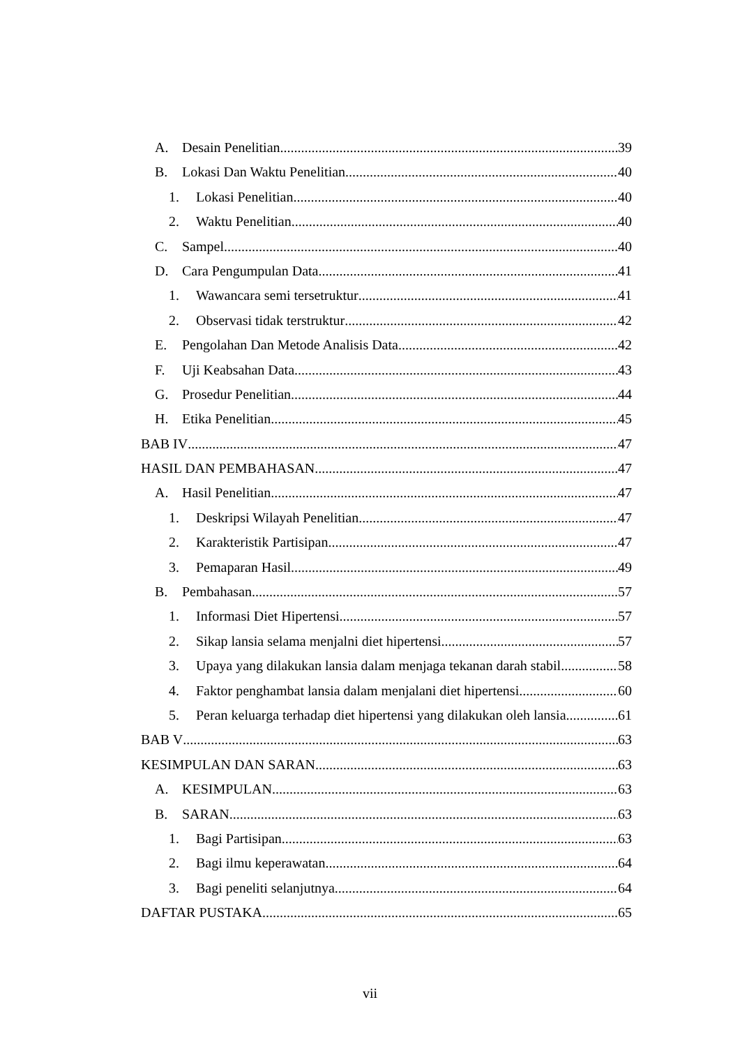A. Desain Penelitian 39
B. Lokasi Dan Waktu Penelitian 40
1. Lokasi Penelitian 40
2. Waktu Penelitian 40
C. Sampel 40
D. Cara Pengumpulan Data 41
1. Wawancara semi tersetruktur 41
2. Observasi tidak terstruktur 42
E. Pengolahan Dan Metode Analisis Data 42
F. Uji Keabsahan Data 43
G. Prosedur Penelitian 44
H. Etika Penelitian 45
BAB IV 47
HASIL DAN PEMBAHASAN 47
A. Hasil Penelitian 47
1. Deskripsi Wilayah Penelitian 47
2. Karakteristik Partisipan 47
3. Pemaparan Hasil 49
B. Pembahasan 57
1. Informasi Diet Hipertensi 57
2. Sikap lansia selama menjalni diet hipertensi 57
3. Upaya yang dilakukan lansia dalam menjaga tekanan darah stabil 58
4. Faktor penghambat lansia dalam menjalani diet hipertensi 60
5. Peran keluarga terhadap diet hipertensi yang dilakukan oleh lansia 61
BAB V 63
KESIMPULAN DAN SARAN 63
A. KESIMPULAN 63
B. SARAN 63
1. Bagi Partisipan 63
2. Bagi ilmu keperawatan 64
3. Bagi peneliti selanjutnya 64
DAFTAR PUSTAKA 65
vii